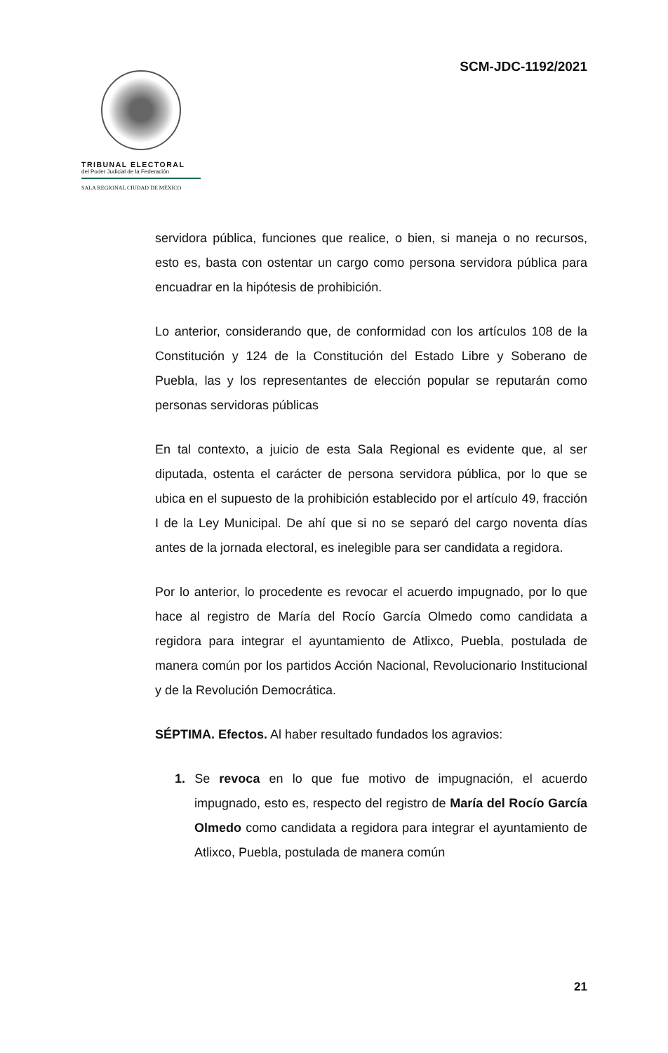SCM-JDC-1192/2021
TRIBUNAL ELECTORAL
del Poder Judicial de la Federación
SALA REGIONAL CIUDAD DE MÉXICO
servidora pública, funciones que realice, o bien, si maneja o no recursos, esto es, basta con ostentar un cargo como persona servidora pública para encuadrar en la hipótesis de prohibición.
Lo anterior, considerando que, de conformidad con los artículos 108 de la Constitución y 124 de la Constitución del Estado Libre y Soberano de Puebla, las y los representantes de elección popular se reputarán como personas servidoras públicas
En tal contexto, a juicio de esta Sala Regional es evidente que, al ser diputada, ostenta el carácter de persona servidora pública, por lo que se ubica en el supuesto de la prohibición establecido por el artículo 49, fracción I de la Ley Municipal. De ahí que si no se separó del cargo noventa días antes de la jornada electoral, es inelegible para ser candidata a regidora.
Por lo anterior, lo procedente es revocar el acuerdo impugnado, por lo que hace al registro de María del Rocío García Olmedo como candidata a regidora para integrar el ayuntamiento de Atlixco, Puebla, postulada de manera común por los partidos Acción Nacional, Revolucionario Institucional y de la Revolución Democrática.
SÉPTIMA. Efectos. Al haber resultado fundados los agravios:
1. Se revoca en lo que fue motivo de impugnación, el acuerdo impugnado, esto es, respecto del registro de María del Rocío García Olmedo como candidata a regidora para integrar el ayuntamiento de Atlixco, Puebla, postulada de manera común
21